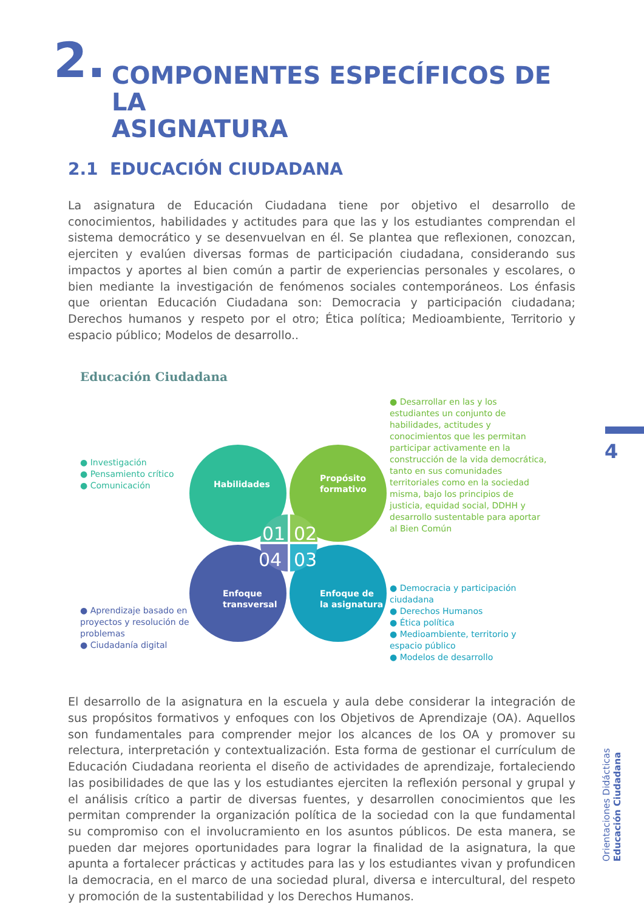2. COMPONENTES ESPECÍFICOS DE LA
ASIGNATURA
2.1 EDUCACIÓN CIUDADANA
La asignatura de Educación Ciudadana tiene por objetivo el desarrollo de conocimientos, habilidades y actitudes para que las y los estudiantes comprendan el sistema democrático y se desenvuelvan en él. Se plantea que reflexionen, conozcan, ejerciten y evalúen diversas formas de participación ciudadana, considerando sus impactos y aportes al bien común a partir de experiencias personales y escolares, o bien mediante la investigación de fenómenos sociales contemporáneos. Los énfasis que orientan Educación Ciudadana son: Democracia y participación ciudadana; Derechos humanos y respeto por el otro; Ética política; Medioambiente, Territorio y espacio público; Modelos de desarrollo..
Educación Ciudadana
Investigación
Pensamiento crítico
Comunicación
Aprendizaje basado en proyectos y resolución de problemas
Ciudadanía digital
Habilidades
Propósito
formativo
Enfoque
transversal
Enfoque de
la asignatura
01
02
04
03
Desarrollar en las y los estudiantes un conjunto de habilidades, actitudes y conocimientos que les permitan participar activamente en la construcción de la vida democrática, tanto en sus comunidades territoriales como en la sociedad misma, bajo los principios de justicia, equidad social, DDHH y desarrollo sustentable para aportar al Bien Común
Democracia y participación ciudadana
Derechos Humanos
Ética política
Medioambiente, territorio y espacio público
Modelos de desarrollo
El desarrollo de la asignatura en la escuela y aula debe considerar la integración de sus propósitos formativos y enfoques con los Objetivos de Aprendizaje (OA). Aquellos son fundamentales para comprender mejor los alcances de los OA y promover su relectura, interpretación y contextualización. Esta forma de gestionar el currículum de Educación Ciudadana reorienta el diseño de actividades de aprendizaje, fortaleciendo las posibilidades de que las y los estudiantes ejerciten la reflexión personal y grupal y el análisis crítico a partir de diversas fuentes, y desarrollen conocimientos que les permitan comprender la organización política de la sociedad con la que fundamental su compromiso con el involucramiento en los asuntos públicos. De esta manera, se pueden dar mejores oportunidades para lograr la finalidad de la asignatura, la que apunta a fortalecer prácticas y actitudes para las y los estudiantes vivan y profundicen la democracia, en el marco de una sociedad plural, diversa e intercultural, del respeto y promoción de la sustentabilidad y los Derechos Humanos.
4
Orientaciones Didácticas
Educación Ciudadana